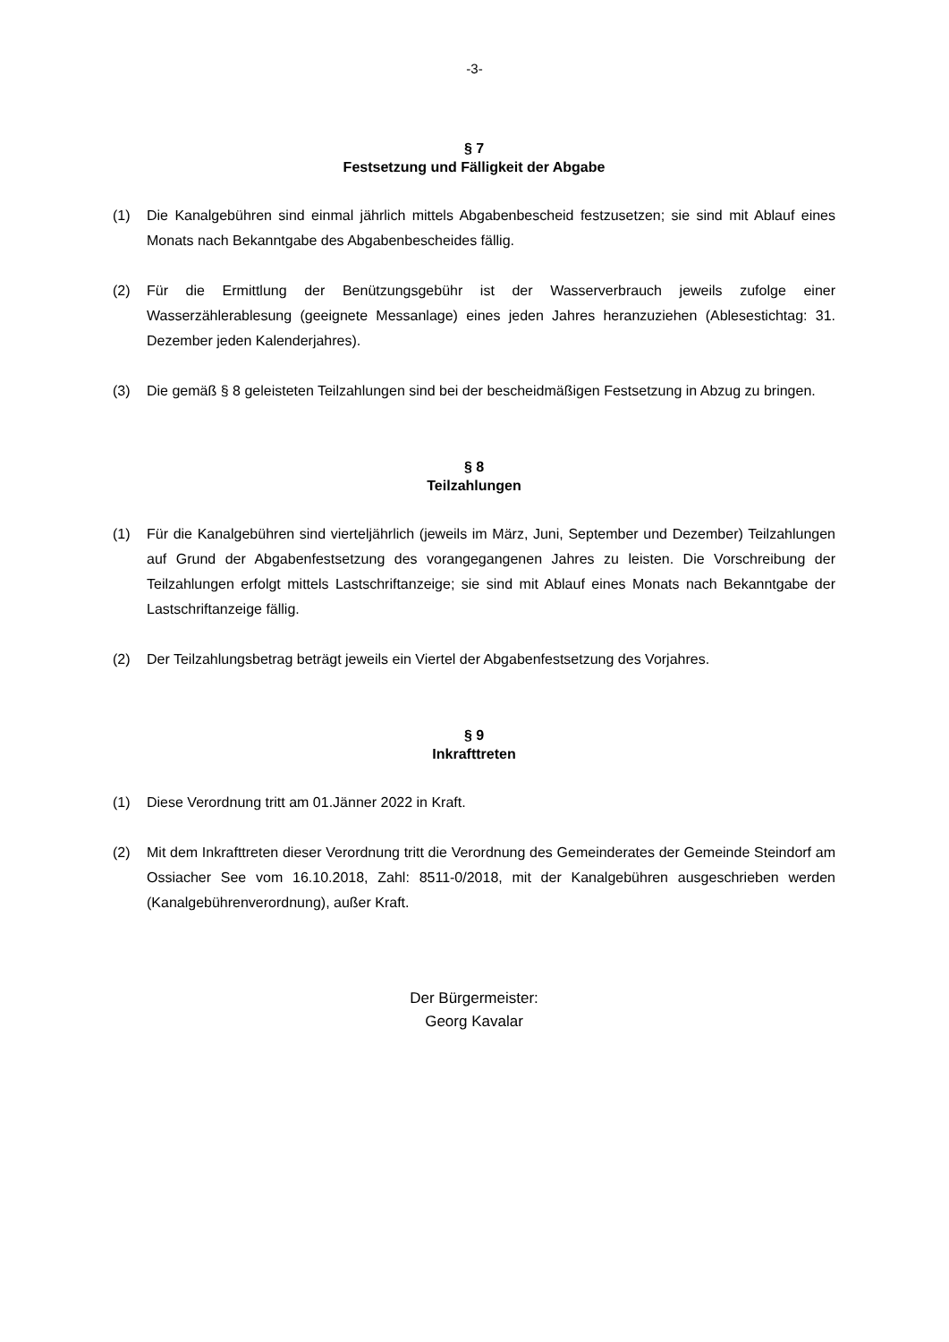-3-
§ 7
Festsetzung und Fälligkeit der Abgabe
(1) Die Kanalgebühren sind einmal jährlich mittels Abgabenbescheid festzusetzen; sie sind mit Ablauf eines Monats nach Bekanntgabe des Abgabenbescheides fällig.
(2) Für die Ermittlung der Benützungsgebühr ist der Wasserverbrauch jeweils zufolge einer Wasserzählerablesung (geeignete Messanlage) eines jeden Jahres heranzuziehen (Ablesestichtag: 31. Dezember jeden Kalenderjahres).
(3) Die gemäß § 8 geleisteten Teilzahlungen sind bei der bescheidmäßigen Festsetzung in Abzug zu bringen.
§ 8
Teilzahlungen
(1) Für die Kanalgebühren sind vierteljährlich (jeweils im März, Juni, September und Dezember) Teilzahlungen auf Grund der Abgabenfestsetzung des vorangegangenen Jahres zu leisten. Die Vorschreibung der Teilzahlungen erfolgt mittels Lastschriftanzeige; sie sind mit Ablauf eines Monats nach Bekanntgabe der Lastschriftanzeige fällig.
(2) Der Teilzahlungsbetrag beträgt jeweils ein Viertel der Abgabenfestsetzung des Vorjahres.
§ 9
Inkrafttreten
(1) Diese Verordnung tritt am 01.Jänner 2022 in Kraft.
(2) Mit dem Inkrafttreten dieser Verordnung tritt die Verordnung des Gemeinderates der Gemeinde Steindorf am Ossiacher See vom 16.10.2018, Zahl: 8511-0/2018, mit der Kanalgebühren ausgeschrieben werden (Kanalgebührenverordnung), außer Kraft.
Der Bürgermeister:
Georg Kavalar